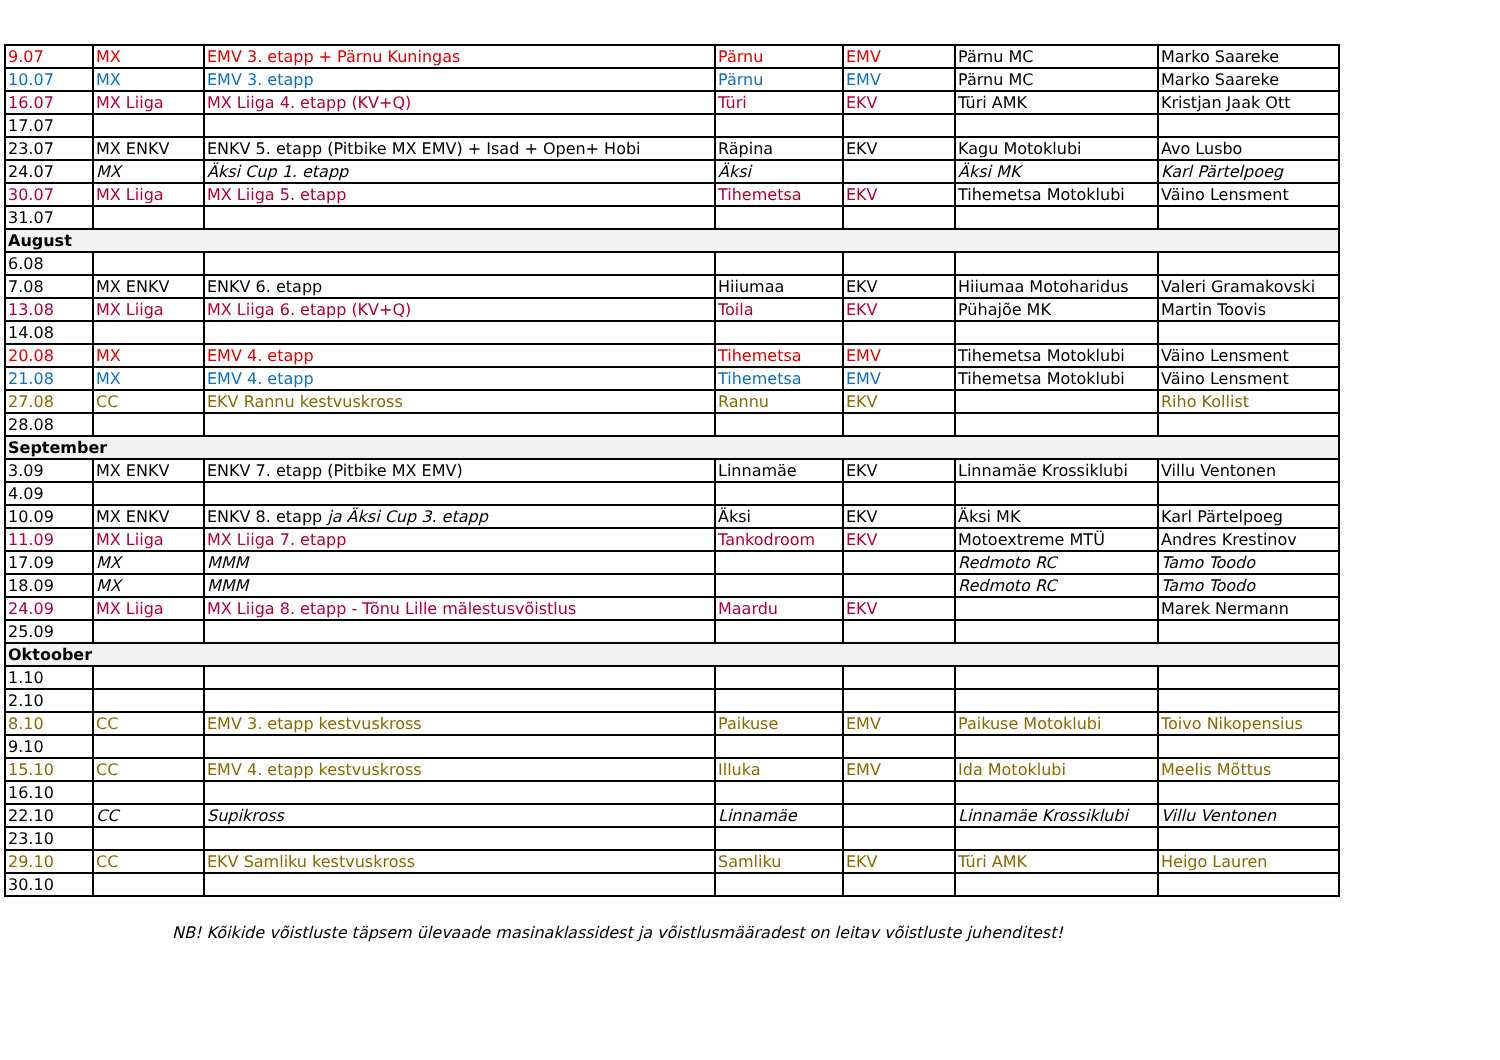| 9.07 | MX | EMV 3. etapp + Pärnu Kuningas | Pärnu | EMV | Pärnu MC | Marko Saareke |
| 10.07 | MX | EMV 3. etapp | Pärnu | EMV | Pärnu MC | Marko Saareke |
| 16.07 | MX Liiga | MX Liiga 4. etapp (KV+Q) | Türi | EKV | Türi AMK | Kristjan Jaak Ott |
| 17.07 | | | | | | |
| 23.07 | MX ENKV | ENKV 5. etapp (Pitbike MX EMV) + Isad + Open+ Hobi | Räpina | EKV | Kagu Motoklubi | Avo Lusbo |
| 24.07 | MX | Äksi Cup 1. etapp | Äksi | | Äksi MK | Karl Pärtelpoeg |
| 30.07 | MX Liiga | MX Liiga 5. etapp | Tihemetsa | EKV | Tihemetsa Motoklubi | Väino Lensment |
| 31.07 | | | | | | |
| August | | | | | | |
| 6.08 | | | | | | |
| 7.08 | MX ENKV | ENKV 6. etapp | Hiiumaa | EKV | Hiiumaa Motoharidus | Valeri Gramakovski |
| 13.08 | MX Liiga | MX Liiga 6. etapp (KV+Q) | Toila | EKV | Pühajõe MK | Martin Toovis |
| 14.08 | | | | | | |
| 20.08 | MX | EMV 4. etapp | Tihemetsa | EMV | Tihemetsa Motoklubi | Väino Lensment |
| 21.08 | MX | EMV 4. etapp | Tihemetsa | EMV | Tihemetsa Motoklubi | Väino Lensment |
| 27.08 | CC | EKV Rannu kestvuskross | Rannu | EKV | | Riho Kollist |
| 28.08 | | | | | | |
| September | | | | | | |
| 3.09 | MX ENKV | ENKV 7. etapp (Pitbike MX EMV) | Linnamäe | EKV | Linnamäe Krossiklubi | Villu Ventonen |
| 4.09 | | | | | | |
| 10.09 | MX ENKV | ENKV 8. etapp ja Äksi Cup 3. etapp | Äksi | EKV | Äksi MK | Karl Pärtelpoeg |
| 11.09 | MX Liiga | MX Liiga 7. etapp | Tankodroom | EKV | Motoextreme MTÜ | Andres Krestinov |
| 17.09 | MX | MMM | | | Redmoto RC | Tamo Toodo |
| 18.09 | MX | MMM | | | Redmoto RC | Tamo Toodo |
| 24.09 | MX Liiga | MX Liiga 8. etapp - Tõnu Lille mälestusvõistlus | Maardu | EKV | | Marek Nermann |
| 25.09 | | | | | | |
| Oktoober | | | | | | |
| 1.10 | | | | | | |
| 2.10 | | | | | | |
| 8.10 | CC | EMV 3. etapp kestvuskross | Paikuse | EMV | Paikuse Motoklubi | Toivo Nikopensius |
| 9.10 | | | | | | |
| 15.10 | CC | EMV 4. etapp kestvuskross | Illuka | EMV | Ida Motoklubi | Meelis Mõttus |
| 16.10 | | | | | | |
| 22.10 | CC | Supikross | Linnamäe | | Linnamäe Krossiklubi | Villu Ventonen |
| 23.10 | | | | | | |
| 29.10 | CC | EKV Samliku kestvuskross | Samliku | EKV | Türi AMK | Heigo Lauren |
| 30.10 | | | | | | |
NB! Kõikide võistluste täpsem ülevaade masinaklassidest ja võistlusmääradest on leitav võistluste juhenditest!